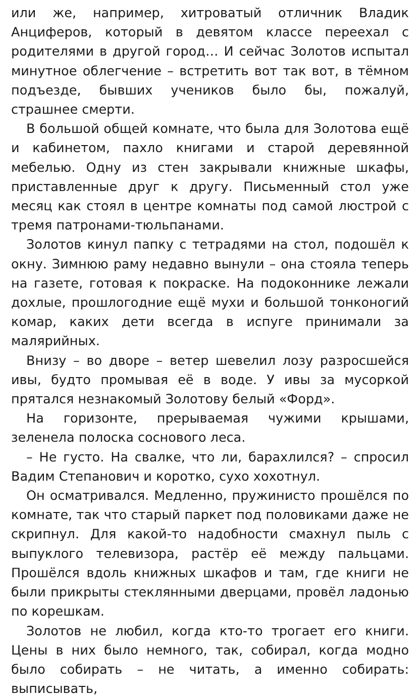или же, например, хитроватый отличник Владик Анциферов, который в девятом классе переехал с родителями в другой город… И сейчас Золотов испытал минутное облегчение – встретить вот так вот, в тёмном подъезде, бывших учеников было бы, пожалуй, страшнее смерти.
В большой общей комнате, что была для Золотова ещё и кабинетом, пахло книгами и старой деревянной мебелью. Одну из стен закрывали книжные шкафы, приставленные друг к другу. Письменный стол уже месяц как стоял в центре комнаты под самой люстрой с тремя патронами-тюльпанами.
Золотов кинул папку с тетрадями на стол, подошёл к окну. Зимнюю раму недавно вынули – она стояла теперь на газете, готовая к покраске. На подоконнике лежали дохлые, прошлогодние ещё мухи и большой тонконогий комар, каких дети всегда в испуге принимали за малярийных.
Внизу – во дворе – ветер шевелил лозу разросшейся ивы, будто промывая её в воде. У ивы за мусоркой прятался незнакомый Золотову белый «Форд».
На горизонте, прерываемая чужими крышами, зеленела полоска соснового леса.
– Не густо. На свалке, что ли, барахлился? – спросил Вадим Степанович и коротко, сухо хохотнул.
Он осматривался. Медленно, пружинисто прошёлся по комнате, так что старый паркет под половиками даже не скрипнул. Для какой-то надобности смахнул пыль с выпуклого телевизора, растёр её между пальцами. Прошёлся вдоль книжных шкафов и там, где книги не были прикрыты стеклянными дверцами, провёл ладонью по корешкам.
Золотов не любил, когда кто-то трогает его книги. Цены в них было немного, так, собирал, когда модно было собирать – не читать, а именно собирать: выписывать,